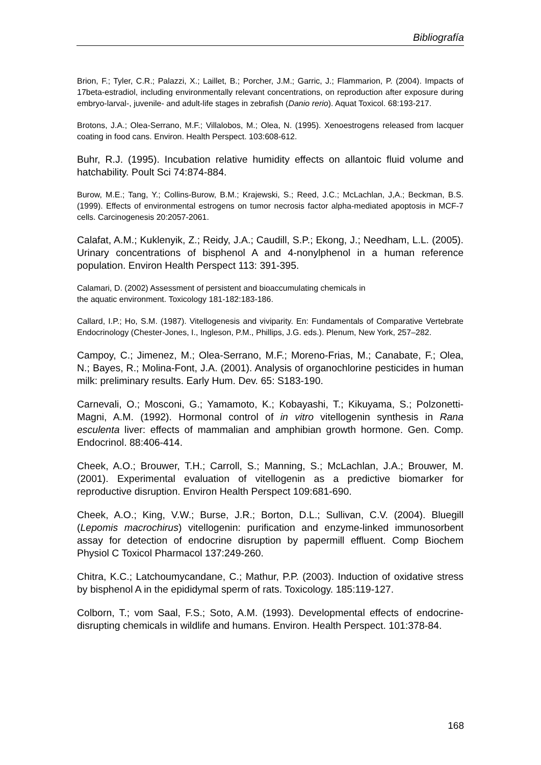Bibliografía
Brion, F.; Tyler, C.R.; Palazzi, X.; Laillet, B.; Porcher, J.M.; Garric, J.; Flammarion, P. (2004). Impacts of 17beta-estradiol, including environmentally relevant concentrations, on reproduction after exposure during embryo-larval-, juvenile- and adult-life stages in zebrafish (Danio rerio). Aquat Toxicol. 68:193-217.
Brotons, J.A.; Olea-Serrano, M.F.; Villalobos, M.; Olea, N. (1995). Xenoestrogens released from lacquer coating in food cans. Environ. Health Perspect. 103:608-612.
Buhr, R.J. (1995). Incubation relative humidity effects on allantoic fluid volume and hatchability. Poult Sci 74:874-884.
Burow, M.E.; Tang, Y.; Collins-Burow, B.M.; Krajewski, S.; Reed, J.C.; McLachlan, J,A.; Beckman, B.S. (1999). Effects of environmental estrogens on tumor necrosis factor alpha-mediated apoptosis in MCF-7 cells. Carcinogenesis 20:2057-2061.
Calafat, A.M.; Kuklenyik, Z.; Reidy, J.A.; Caudill, S.P.; Ekong, J.; Needham, L.L. (2005). Urinary concentrations of bisphenol A and 4-nonylphenol in a human reference population. Environ Health Perspect 113: 391-395.
Calamari, D. (2002) Assessment of persistent and bioaccumulating chemicals in
the aquatic environment. Toxicology 181-182:183-186.
Callard, I.P.; Ho, S.M. (1987). Vitellogenesis and viviparity. En: Fundamentals of Comparative Vertebrate Endocrinology (Chester-Jones, I., Ingleson, P.M., Phillips, J.G. eds.). Plenum, New York, 257–282.
Campoy, C.; Jimenez, M.; Olea-Serrano, M.F.; Moreno-Frias, M.; Canabate, F.; Olea, N.; Bayes, R.; Molina-Font, J.A. (2001). Analysis of organochlorine pesticides in human milk: preliminary results. Early Hum. Dev. 65: S183-190.
Carnevali, O.; Mosconi, G.; Yamamoto, K.; Kobayashi, T.; Kikuyama, S.; Polzonetti-Magni, A.M. (1992). Hormonal control of in vitro vitellogenin synthesis in Rana esculenta liver: effects of mammalian and amphibian growth hormone. Gen. Comp. Endocrinol. 88:406-414.
Cheek, A.O.; Brouwer, T.H.; Carroll, S.; Manning, S.; McLachlan, J.A.; Brouwer, M. (2001). Experimental evaluation of vitellogenin as a predictive biomarker for reproductive disruption. Environ Health Perspect 109:681-690.
Cheek, A.O.; King, V.W.; Burse, J.R.; Borton, D.L.; Sullivan, C.V. (2004). Bluegill (Lepomis macrochirus) vitellogenin: purification and enzyme-linked immunosorbent assay for detection of endocrine disruption by papermill effluent. Comp Biochem Physiol C Toxicol Pharmacol 137:249-260.
Chitra, K.C.; Latchoumycandane, C.; Mathur, P.P. (2003). Induction of oxidative stress by bisphenol A in the epididymal sperm of rats. Toxicology. 185:119-127.
Colborn, T.; vom Saal, F.S.; Soto, A.M. (1993). Developmental effects of endocrine-disrupting chemicals in wildlife and humans. Environ. Health Perspect. 101:378-84.
168